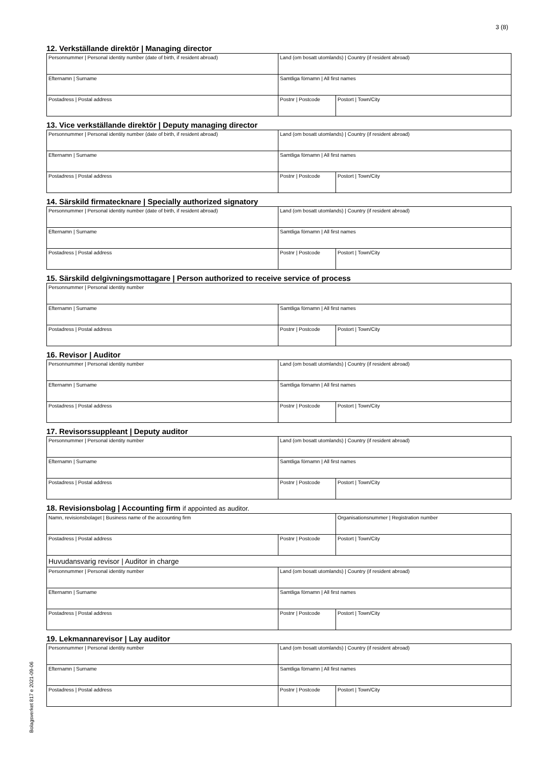3 (8)
12. Verkställande direktör | Managing director
| Personnummer / Personal identity number (date of birth, if resident abroad) | Land (om bosatt utomlands) / Country (if resident abroad) | |
| Efternamn / Surname | Samtliga förnamn / All first names | |
| Postadress / Postal address | Postnr / Postcode | Postort / Town/City |
13. Vice verkställande direktör | Deputy managing director
| Personnummer / Personal identity number (date of birth, if resident abroad) | Land (om bosatt utomlands) / Country (if resident abroad) | |
| Efternamn / Surname | Samtliga förnamn / All first names | |
| Postadress / Postal address | Postnr / Postcode | Postort / Town/City |
14. Särskild firmatecknare | Specially authorized signatory
| Personnummer / Personal identity number (date of birth, if resident abroad) | Land (om bosatt utomlands) / Country (if resident abroad) | |
| Efternamn / Surname | Samtliga förnamn / All first names | |
| Postadress / Postal address | Postnr / Postcode | Postort / Town/City |
15. Särskild delgivningsmottagare | Person authorized to receive service of process
| Personnummer / Personal identity number | | |
| Efternamn / Surname | Samtliga förnamn / All first names | |
| Postadress / Postal address | Postnr / Postcode | Postort / Town/City |
16. Revisor | Auditor
| Personnummer / Personal identity number | Land (om bosatt utomlands) / Country (if resident abroad) | |
| Efternamn / Surname | Samtliga förnamn / All first names | |
| Postadress / Postal address | Postnr / Postcode | Postort / Town/City |
17. Revisorssuppleant | Deputy auditor
| Personnummer / Personal identity number | Land (om bosatt utomlands) / Country (if resident abroad) | |
| Efternamn / Surname | Samtliga förnamn / All first names | |
| Postadress / Postal address | Postnr / Postcode | Postort / Town/City |
18. Revisionsbolag | Accounting firm if appointed as auditor.
| Namn, revisionsbolaget / Business name of the accounting firm | | Organisationsnummer / Registration number |
| Postadress / Postal address | Postnr / Postcode | Postort / Town/City |
| Huvudansvarig revisor / Auditor in charge | | |
| Personnummer / Personal identity number | Land (om bosatt utomlands) / Country (if resident abroad) | |
| Efternamn / Surname | Samtliga förnamn / All first names | |
| Postadress / Postal address | Postnr / Postcode | Postort / Town/City |
19. Lekmannarevisor | Lay auditor
| Personnummer / Personal identity number | Land (om bosatt utomlands) / Country (if resident abroad) | |
| Efternamn / Surname | Samtliga förnamn / All first names | |
| Postadress / Postal address | Postnr / Postcode | Postort / Town/City |
Bolagsverket 817 e 2021-09-06